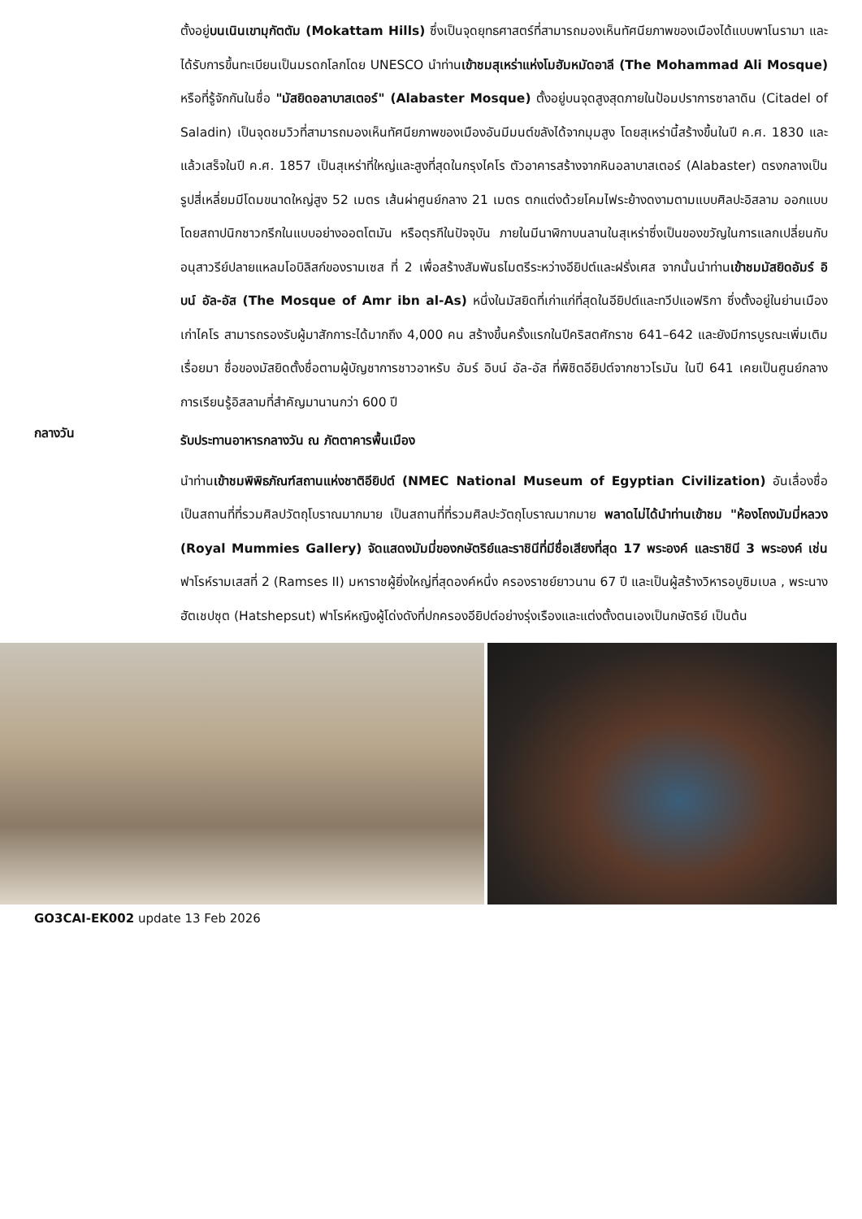ตั้งอยู่บนเนินเขามุกัตตัม (Mokattam Hills) ซึ่งเป็นจุดยุทธศาสตร์ที่สามารถมองเห็นทัศนียภาพของเมืองได้แบบพาโนรามา และได้รับการขึ้นทะเบียนเป็นมรดกโลกโดย UNESCO นำท่านเข้าชมสุเหร่าแห่งโมฮัมหมัดอาลี (The Mohammad Ali Mosque) หรือที่รู้จักกันในชื่อ "มัสยิดอลาบาสเตอร์" (Alabaster Mosque) ตั้งอยู่บนจุดสูงสุดภายในป้อมปราการซาลาดิน (Citadel of Saladin) เป็นจุดชมวิวที่สามารถมองเห็นทัศนียภาพของเมืองอันมีมนต์ขลังได้จากมุมสูง โดยสุเหร่านี้สร้างขึ้นในปี ค.ศ. 1830 และแล้วเสร็จในปี ค.ศ. 1857 เป็นสุเหร่าที่ใหญ่และสูงที่สุดในกรุงไคโร ตัวอาคารสร้างจากหินอลาบาสเตอร์ (Alabaster) ตรงกลางเป็นรูปสี่เหลี่ยมมีโดมขนาดใหญ่สูง 52 เมตร เส้นผ่าศูนย์กลาง 21 เมตร ตกแต่งด้วยโคมไฟระย้างดงามตามแบบศิลปะอิสลาม ออกแบบโดยสถาปนิกชาวกรีกในแบบอย่างออตโตมัน หรือตุรกีในปัจจุบัน ภายในมีนาฬิกาบนลานในสุเหร่าซึ่งเป็นของขวัญในการแลกเปลี่ยนกับอนุสาวรีย์ปลายแหลมโอบิลิสก์ของรามเซส ที่ 2 เพื่อสร้างสัมพันธไมตรีระหว่างอียิปต์และฝรั่งเศส จากนั้นนำท่านเข้าชมมัสยิดอัมร์ อิบน์ อัล-อัส (The Mosque of Amr ibn al-As) หนึ่งในมัสยิดที่เก่าแก่ที่สุดในอียิปต์และทวีปแอฟริกา ซึ่งตั้งอยู่ในย่านเมืองเก่าไคโร สามารถรองรับผู้มาสักการะได้มากถึง 4,000 คน สร้างขึ้นครั้งแรกในปีคริสตศักราช 641–642 และยังมีการบูรณะเพิ่มเติมเรื่อยมา ชื่อของมัสยิดตั้งชื่อตามผู้บัญชาการชาวอาหรับ อัมร์ อิบน์ อัล-อัส ที่พิชิตอียิปต์จากชาวโรมัน ในปี 641 เคยเป็นศูนย์กลางการเรียนรู้อิสลามที่สำคัญมานานกว่า 600 ปี
กลางวัน
รับประทานอาหารกลางวัน ณ ภัตตาคารพื้นเมือง
นำท่านเข้าชมพิพิธภัณฑ์สถานแห่งชาติอียิปต์ (NMEC National Museum of Egyptian Civilization) อันเลื่องชื่อ เป็นสถานที่ที่รวมศิลปวัตถุโบราณมากมาย เป็นสถานที่ที่รวมศิลปะวัตถุโบราณมากมาย พลาดไม่ได้นำท่านเข้าชม "ห้องโถงมัมมี่หลวง (Royal Mummies Gallery) จัดแสดงมัมมี่ของกษัตริย์และราชินีที่มีชื่อเสียงที่สุด 17 พระองค์ และราชินี 3 พระองค์ เช่น ฟาโรห์รามเสสที่ 2 (Ramses II) มหาราชผู้ยิ่งใหญ่ที่สุดองค์หนึ่ง ครองราชย์ยาวนาน 67 ปี และเป็นผู้สร้างวิหารอบูซิมเบล , พระนางฮัตเชปซุต (Hatshepsut) ฟาโรห์หญิงผู้โด่งดังที่ปกครองอียิปต์อย่างรุ่งเรืองและแต่งตั้งตนเองเป็นกษัตริย์ เป็นต้น
GO3CAI-EK002 update 13 Feb 2026